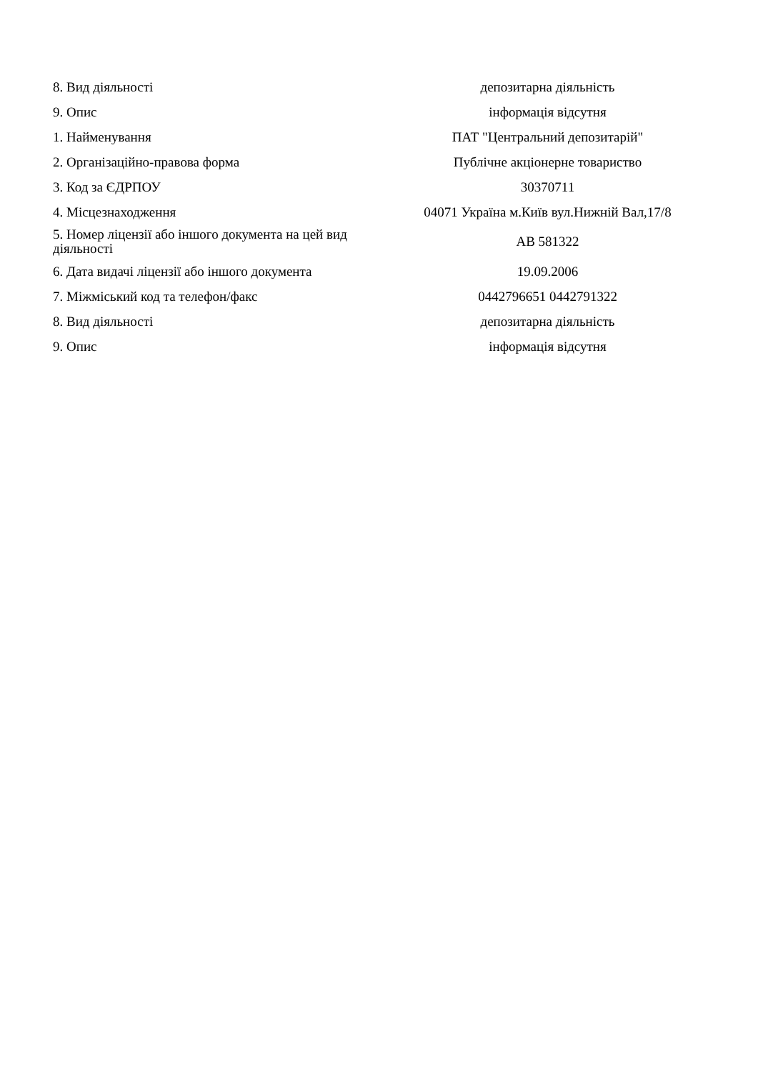| 8. Вид діяльності | депозитарна діяльність |
| 9. Опис | інформація відсутня |
| 1. Найменування | ПАТ "Центральний депозитарій" |
| 2. Організаційно-правова форма | Публічне акціонерне товариство |
| 3. Код за ЄДРПОУ | 30370711 |
| 4. Місцезнаходження | 04071 Україна м.Київ вул.Нижній Вал,17/8 |
| 5. Номер ліцензії або іншого документа на цей вид діяльності | АВ 581322 |
| 6. Дата видачі ліцензії або іншого документа | 19.09.2006 |
| 7. Міжміський код та телефон/факс | 0442796651 0442791322 |
| 8. Вид діяльності | депозитарна діяльність |
| 9. Опис | інформація відсутня |